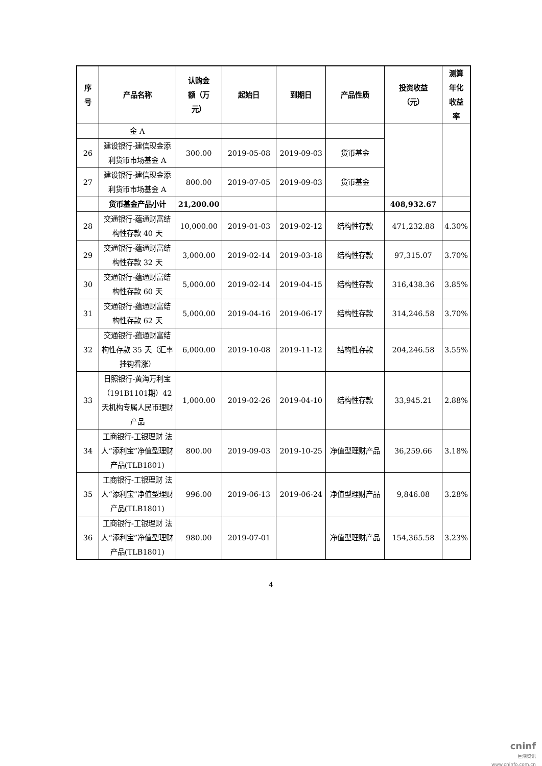| 序 号 | 产品名称 | 认购金 额（万 元） | 起始日 | 到期日 | 产品性质 | 投资收益 （元） | 测算 年化 收益 率 |
| --- | --- | --- | --- | --- | --- | --- | --- |
| | 金 A | | | | | | |
| 26 | 建设银行-建信现金添利货币市场基金 A | 300.00 | 2019-05-08 | 2019-09-03 | 货币基金 | | |
| 27 | 建设银行-建信现金添利货币市场基金 A | 800.00 | 2019-07-05 | 2019-09-03 | 货币基金 | | |
| | 货币基金产品小计 | 21,200.00 | | | | 408,932.67 | |
| 28 | 交通银行-蕴通财富结构性存款 40 天 | 10,000.00 | 2019-01-03 | 2019-02-12 | 结构性存款 | 471,232.88 | 4.30% |
| 29 | 交通银行-蕴通财富结构性存款 32 天 | 3,000.00 | 2019-02-14 | 2019-03-18 | 结构性存款 | 97,315.07 | 3.70% |
| 30 | 交通银行-蕴通财富结构性存款 60 天 | 5,000.00 | 2019-02-14 | 2019-04-15 | 结构性存款 | 316,438.36 | 3.85% |
| 31 | 交通银行-蕴通财富结构性存款 62 天 | 5,000.00 | 2019-04-16 | 2019-06-17 | 结构性存款 | 314,246.58 | 3.70% |
| 32 | 交通银行-蕴通财富结构性存款 35 天（汇率挂钩看涨） | 6,000.00 | 2019-10-08 | 2019-11-12 | 结构性存款 | 204,246.58 | 3.55% |
| 33 | 日照银行-黄海万利宝（191B1101期）42 天机构专属人民币理财产品 | 1,000.00 | 2019-02-26 | 2019-04-10 | 结构性存款 | 33,945.21 | 2.88% |
| 34 | 工商银行-工银理财 法人“添利宝”净值型理财产品(TLB1801) | 800.00 | 2019-09-03 | 2019-10-25 | 净值型理财产品 | 36,259.66 | 3.18% |
| 35 | 工商银行-工银理财 法人“添利宝”净值型理财产品(TLB1801) | 996.00 | 2019-06-13 | 2019-06-24 | 净值型理财产品 | 9,846.08 | 3.28% |
| 36 | 工商银行-工银理财 法人“添利宝”净值型理财产品(TLB1801) | 980.00 | 2019-07-01 | | 净值型理财产品 | 154,365.58 | 3.23% |
4
cninf
巨潮资讯
www.cninfo.com.cn